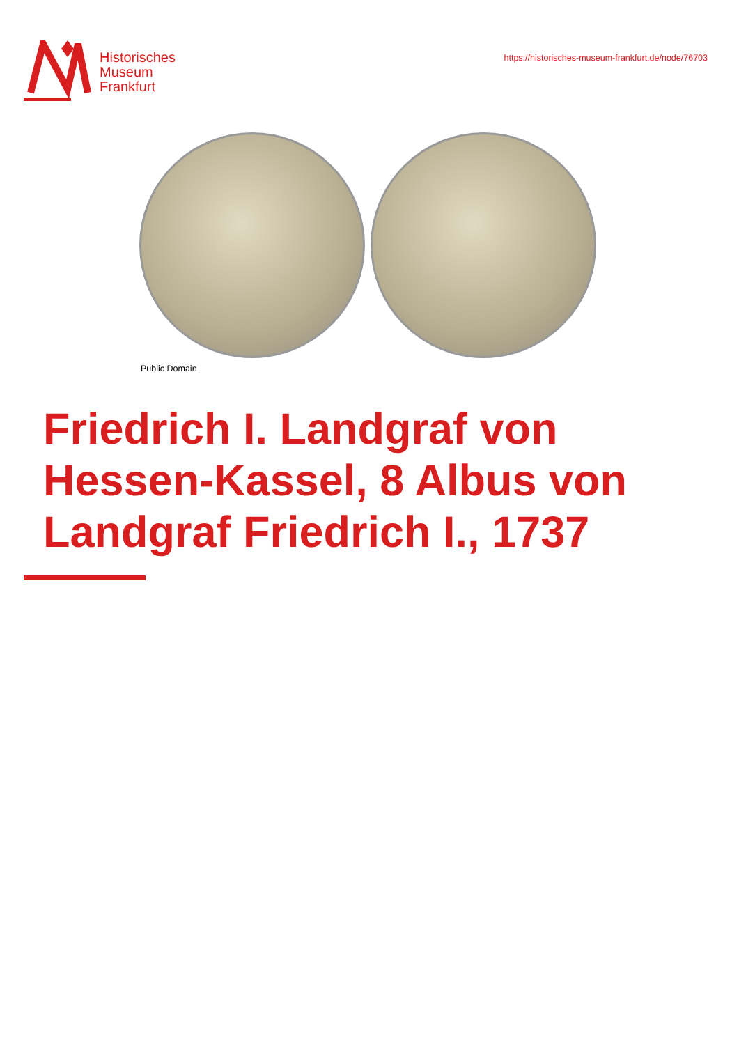Historisches
Museum
Frankfurt
https://historisches-museum-frankfurt.de/node/76703
Public Domain
Friedrich I. Landgraf von Hessen-Kassel, 8 Albus von Landgraf Friedrich I., 1737